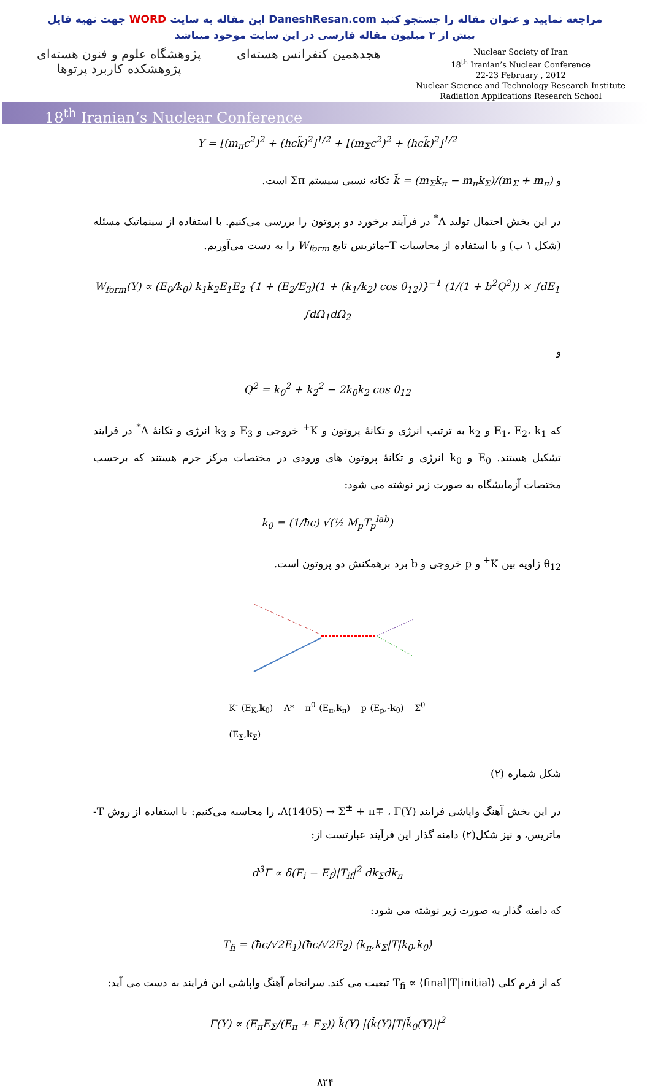جهت تهیه فایل WORD این مقاله به سایت DaneshResan.com مراجعه نمایید و عنوان مقاله را جستجو کنید
بیش از ۲ میلیون مقاله فارسی در این سایت موجود میباشد
پژوهشگاه علوم و فنون هسته‌ای
پژوهشکده کاربرد پرتوها
هجدهمین کنفرانس هسته‌ای
Nuclear Society of Iran
18<sup>th</sup> Iranian’s Nuclear Conference
22-23 February , 2012
Nuclear Science and Technology Research Institute
Radiation Applications Research School
18<sup>th</sup> Iranian’s Nuclear Conference
Y = [(m<sub>π</sub>c<sup>2</sup>)<sup>2</sup> + (ħck̃)<sup>2</sup>]<sup>1/2</sup> + [(m<sub>Σ</sub>c<sup>2</sup>)<sup>2</sup> + (ħck̃)<sup>2</sup>]<sup>1/2</sup>
و k̃ = (m<sub>Σ</sub>k<sub>π</sub> − m<sub>π</sub>k<sub>Σ</sub>)/(m<sub>Σ</sub> + m<sub>π</sub>) تکانه نسبی سیستم Σπ است.
در این بخش احتمال تولید Λ<sup>*</sup> در فرآیند برخورد دو پروتون را بررسی می‌کنیم. با استفاده از سینماتیک مسئله (شکل ۱ ب) و با استفاده از محاسبات T–ماتریس تابع W<sub>form</sub> را به دست می‌آوریم.
W<sub>form</sub>(Y) ∝ (E<sub>0</sub>/k<sub>0</sub>) k<sub>1</sub>k<sub>2</sub>E<sub>1</sub>E<sub>2</sub> {1 + (E<sub>2</sub>/E<sub>3</sub>)(1 + (k<sub>1</sub>/k<sub>2</sub>) cos θ<sub>12</sub>)}<sup>−1</sup> (1/(1 + b<sup>2</sup>Q<sup>2</sup>)) × ∫dE<sub>1</sub> ∫dΩ<sub>1</sub>dΩ<sub>2</sub>
و
Q<sup>2</sup> = k<sub>0</sub><sup>2</sup> + k<sub>2</sub><sup>2</sup> − 2k<sub>0</sub>k<sub>2</sub> cos θ<sub>12</sub>
که E<sub>1</sub>، E<sub>2</sub>، k<sub>1</sub> و k<sub>2</sub> به ترتیب انرژی و تکانهٔ پروتون و K<sup>+</sup> خروجی و E<sub>3</sub> و k<sub>3</sub> انرژی و تکانهٔ Λ<sup>*</sup> در فرایند تشکیل هستند. E<sub>0</sub> و k<sub>0</sub> انرژی و تکانهٔ پروتون های ورودی در مختصات مرکز جرم هستند که برحسب مختصات آزمایشگاه به صورت زیر نوشته می شود:
k<sub>0</sub> = (1/ħc) √(½ M<sub>p</sub>T<sub>p</sub><sup>lab</sup>)
θ<sub>12</sub> زاویه بین K<sup>+</sup> و p خروجی و b برد برهمکنش دو پروتون است.
K<sup>-</sup> (E<sub>K</sub>,k<sub>0</sub>) Λ* π<sup>0</sup> (E<sub>π</sub>,k<sub>π</sub>) p (E<sub>p</sub>,-k<sub>0</sub>) Σ<sup>0</sup> (E<sub>Σ</sub>,k<sub>Σ</sub>)
شکل شماره (۲)
در این بخش آهنگ واپاشی فرایند Λ(1405) → Σ<sup>±</sup> + π∓ ، Γ(Y)، را محاسبه می‌کنیم: با استفاده از روش T-ماتریس، و نیز شکل(۲) دامنه گذار این فرآیند عبارتست از:
d<sup>3</sup>Γ ∝ δ(E<sub>i</sub> − E<sub>f</sub>)|T<sub>if</sub>|<sup>2</sup> dk<sub>Σ</sub>dk<sub>π</sub>
که دامنه گذار به صورت زیر نوشته می شود:
T<sub>fi</sub> = (ħc/√2E<sub>1</sub>)(ħc/√2E<sub>2</sub>) ⟨k<sub>π</sub>,k<sub>Σ</sub>|T|k<sub>0</sub>,k<sub>0</sub>⟩
که از فرم کلی T<sub>fi</sub> ∝ ⟨final|T|initial⟩ تبعیت می کند. سرانجام آهنگ واپاشی این فرایند به دست می آید:
Γ(Y) ∝ (E<sub>π</sub>E<sub>Σ</sub>/(E<sub>π</sub> + E<sub>Σ</sub>)) k̃(Y) |⟨k̃(Y)|T|k̃<sub>0</sub>(Y)⟩|<sup>2</sup>
۸۲۴